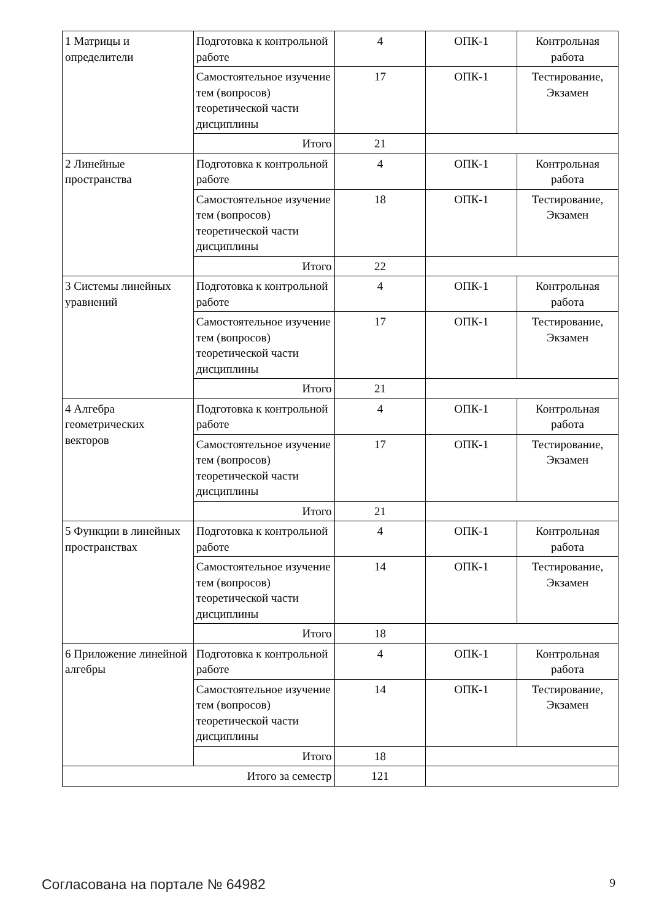| 1 Матрицы и определители | Подготовка к контрольной работе | 4 | ОПК-1 | Контрольная работа |
| | Самостоятельное изучение тем (вопросов) теоретической части дисциплины | 17 | ОПК-1 | Тестирование, Экзамен |
| | Итого | 21 | | |
| 2 Линейные пространства | Подготовка к контрольной работе | 4 | ОПК-1 | Контрольная работа |
| | Самостоятельное изучение тем (вопросов) теоретической части дисциплины | 18 | ОПК-1 | Тестирование, Экзамен |
| | Итого | 22 | | |
| 3 Системы линейных уравнений | Подготовка к контрольной работе | 4 | ОПК-1 | Контрольная работа |
| | Самостоятельное изучение тем (вопросов) теоретической части дисциплины | 17 | ОПК-1 | Тестирование, Экзамен |
| | Итого | 21 | | |
| 4 Алгебра геометрических векторов | Подготовка к контрольной работе | 4 | ОПК-1 | Контрольная работа |
| | Самостоятельное изучение тем (вопросов) теоретической части дисциплины | 17 | ОПК-1 | Тестирование, Экзамен |
| | Итого | 21 | | |
| 5 Функции в линейных пространствах | Подготовка к контрольной работе | 4 | ОПК-1 | Контрольная работа |
| | Самостоятельное изучение тем (вопросов) теоретической части дисциплины | 14 | ОПК-1 | Тестирование, Экзамен |
| | Итого | 18 | | |
| 6 Приложение линейной алгебры | Подготовка к контрольной работе | 4 | ОПК-1 | Контрольная работа |
| | Самостоятельное изучение тем (вопросов) теоретической части дисциплины | 14 | ОПК-1 | Тестирование, Экзамен |
| | Итого | 18 | | |
| Итого за семестр | | 121 | | |
Согласована на портале № 64982 9